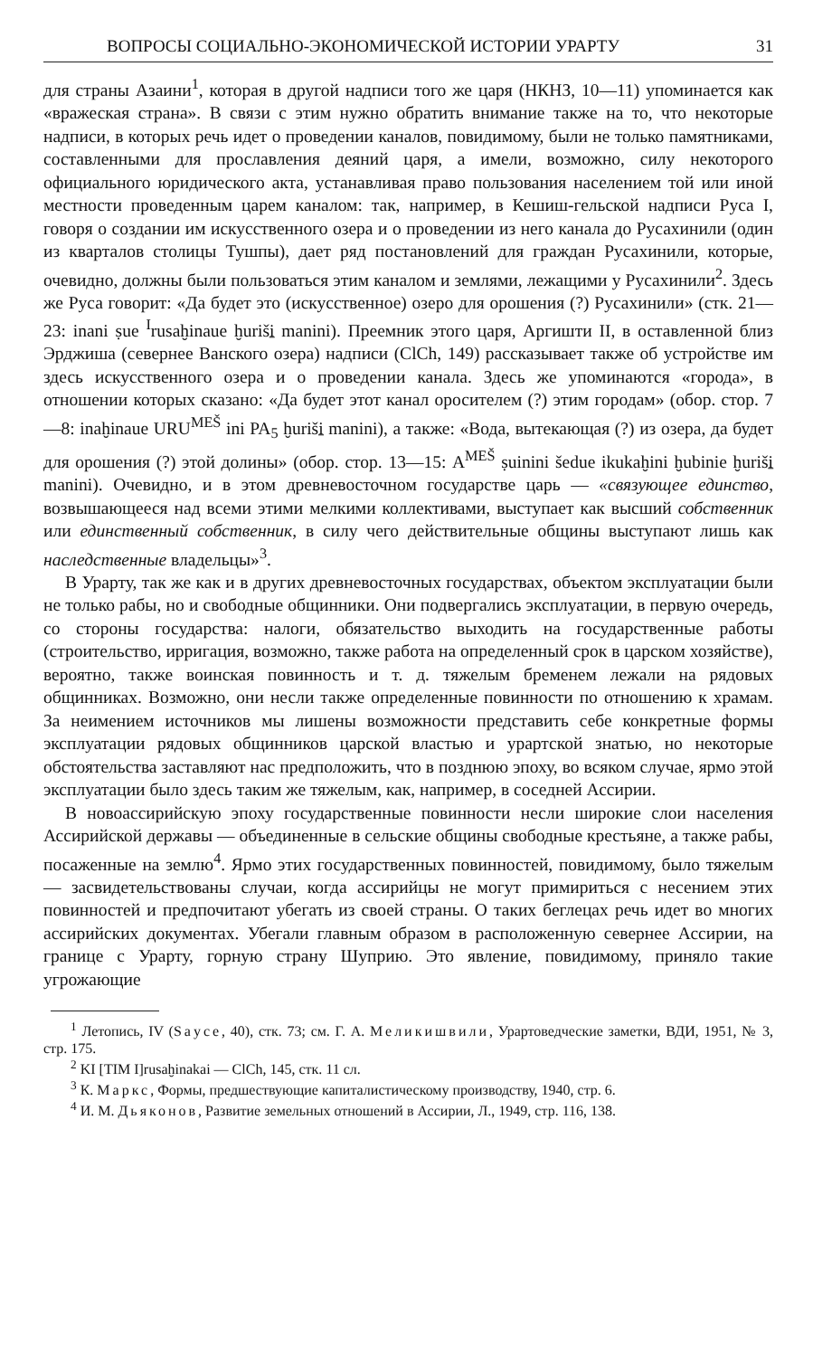ВОПРОСЫ СОЦИАЛЬНО-ЭКОНОМИЧЕСКОЙ ИСТОРИИ УРАРТУ 31
для страны Азаини<sup>1</sup>, которая в другой надписи того же царя (НКНЗ, 10—11) упоминается как «вражеская страна». В связи с этим нужно обратить внимание также на то, что некоторые надписи, в которых речь идет о проведении каналов, повидимому, были не только памятниками, составленными для прославления деяний царя, а имели, возможно, силу некоторого официального юридического акта, устанавливая право пользования населением той или иной местности проведенным царем каналом: так, например, в Кешиш-гельской надписи Руса I, говоря о создании им искусственного озера и о проведении из него канала до Русахинили (один из кварталов столицы Тушпы), дает ряд постановлений для граждан Русахинили, которые, очевидно, должны были пользоваться этим каналом и землями, лежащими у Русахинили<sup>2</sup>. Здесь же Руса говорит: «Да будет это (искусственное) озеро для орошения (?) Русахинили» (стк. 21—23: inani ṣue <sup>I</sup>rusaḫinaue ḫuriši̱ manini). Преемник этого царя, Аргишти II, в оставленной близ Эрджиша (севернее Ванского озера) надписи (ClCh, 149) рассказывает также об устройстве им здесь искусственного озера и о проведении канала. Здесь же упоминаются «города», в отношении которых сказано: «Да будет этот канал оросителем (?) этим городам» (обор. стор. 7—8: inaḫinaue URU<sup>MEŠ</sup> ini PA<sub>5</sub> ḫuriši̱ manini), а также: «Вода, вытекающая (?) из озера, да будет для орошения (?) этой долины» (обор. стор. 13—15: A<sup>MEŠ</sup> ṣuinini šedue ikukaḫini ḫubinie ḫuriši̱ manini). Очевидно, и в этом древневосточном государстве царь — «связующее единство, возвышающееся над всеми этими мелкими коллективами, выступает как высший собственник или единственный собственник, в силу чего действительные общины выступают лишь как наследственные владельцы»<sup>3</sup>.
В Урарту, так же как и в других древневосточных государствах, объектом эксплуатации были не только рабы, но и свободные общинники. Они подвергались эксплуатации, в первую очередь, со стороны государства: налоги, обязательство выходить на государственные работы (строительство, ирригация, возможно, также работа на определенный срок в царском хозяйстве), вероятно, также воинская повинность и т. д. тяжелым бременем лежали на рядовых общинниках. Возможно, они несли также определенные повинности по отношению к храмам. За неимением источников мы лишены возможности представить себе конкретные формы эксплуатации рядовых общинников царской властью и урартской знатью, но некоторые обстоятельства заставляют нас предположить, что в позднюю эпоху, во всяком случае, ярмо этой эксплуатации было здесь таким же тяжелым, как, например, в соседней Ассирии.
В новоассирийскую эпоху государственные повинности несли широкие слои населения Ассирийской державы — объединенные в сельские общины свободные крестьяне, а также рабы, посаженные на землю<sup>4</sup>. Ярмо этих государственных повинностей, повидимому, было тяжелым — засвидетельствованы случаи, когда ассирийцы не могут примириться с несением этих повинностей и предпочитают убегать из своей страны. О таких беглецах речь идет во многих ассирийских документах. Убегали главным образом в расположенную севернее Ассирии, на границе с Урарту, горную страну Шуприю. Это явление, повидимому, приняло такие угрожающие
<sup>1</sup> Летопись, IV (Sayce, 40), стк. 73; см. Г. А. Меликишвили, Урартоведческие заметки, ВДИ, 1951, № 3, стр. 175.
<sup>2</sup> KI [TIM I]rusaḫinakai — ClCh, 145, стк. 11 сл.
<sup>3</sup> К. Маркс, Формы, предшествующие капиталистическому производству, 1940, стр. 6.
<sup>4</sup> И. М. Дьяконов, Развитие земельных отношений в Ассирии, Л., 1949, стр. 116, 138.